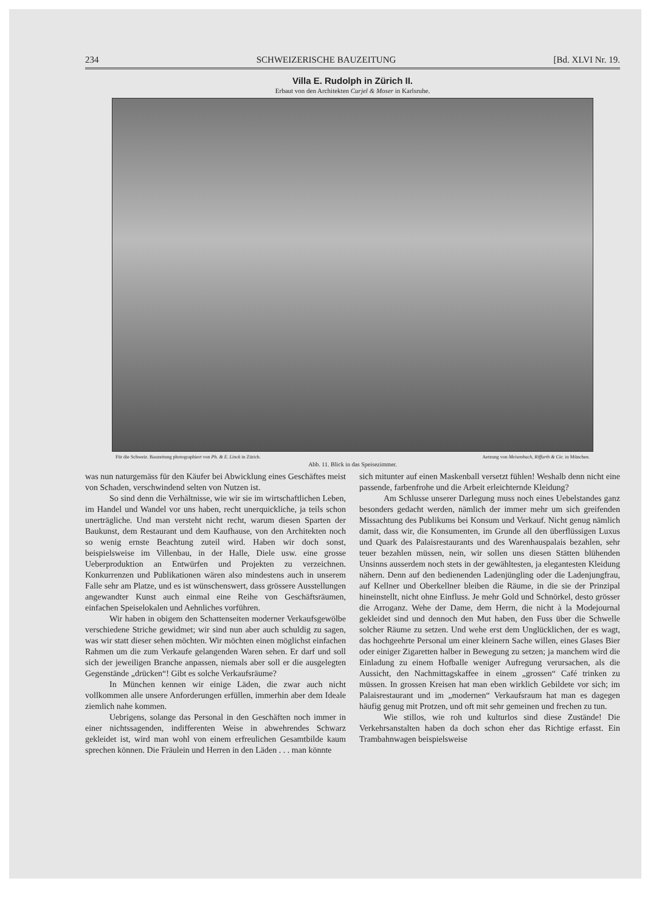234 SCHWEIZERISCHE BAUZEITUNG [Bd. XLVI Nr. 19.
Villa E. Rudolph in Zürich II.
Erbaut von den Architekten Curjel & Moser in Karlsruhe.
Für die Schweiz. Bauzeitung photographiert von Ph. & E. Linck in Zürich. Aetzung von Meisenbach, Riffarth & Cie. in München.
Abb. 11. Blick in das Speisezimmer.
was nun naturgemäss für den Käufer bei Abwicklung eines Geschäftes meist von Schaden, verschwindend selten von Nutzen ist.
So sind denn die Verhältnisse, wie wir sie im wirtschaftlichen Leben, im Handel und Wandel vor uns haben, recht unerquickliche, ja teils schon unerträgliche. Und man versteht nicht recht, warum diesen Sparten der Baukunst, dem Restaurant und dem Kaufhause, von den Architekten noch so wenig ernste Beachtung zuteil wird. Haben wir doch sonst, beispielsweise im Villenbau, in der Halle, Diele usw. eine grosse Ueberproduktion an Entwürfen und Projekten zu verzeichnen. Konkurrenzen und Publikationen wären also mindestens auch in unserem Falle sehr am Platze, und es ist wünschenswert, dass grössere Ausstellungen angewandter Kunst auch einmal eine Reihe von Geschäftsräumen, einfachen Speiselokalen und Aehnliches vorführen.
Wir haben in obigem den Schattenseiten moderner Verkaufsgewölbe verschiedene Striche gewidmet; wir sind nun aber auch schuldig zu sagen, was wir statt dieser sehen möchten. Wir möchten einen möglichst einfachen Rahmen um die zum Verkaufe gelangenden Waren sehen. Er darf und soll sich der jeweiligen Branche anpassen, niemals aber soll er die ausgelegten Gegenstände „drücken“! Gibt es solche Verkaufsräume?
In München kennen wir einige Läden, die zwar auch nicht vollkommen alle unsere Anforderungen erfüllen, immerhin aber dem Ideale ziemlich nahe kommen.
Uebrigens, solange das Personal in den Geschäften noch immer in einer nichtssagenden, indifferenten Weise in abwehrendes Schwarz gekleidet ist, wird man wohl von einem erfreulichen Gesamtbilde kaum sprechen können. Die Fräulein und Herren in den Läden . . . man könnte
sich mitunter auf einen Maskenball versetzt fühlen! Weshalb denn nicht eine passende, farbenfrohe und die Arbeit erleichternde Kleidung?
Am Schlusse unserer Darlegung muss noch eines Uebelstandes ganz besonders gedacht werden, nämlich der immer mehr um sich greifenden Missachtung des Publikums bei Konsum und Verkauf. Nicht genug nämlich damit, dass wir, die Konsumenten, im Grunde all den überflüssigen Luxus und Quark des Palaisrestaurants und des Warenhauspalais bezahlen, sehr teuer bezahlen müssen, nein, wir sollen uns diesen Stätten blühenden Unsinns ausserdem noch stets in der gewähltesten, ja elegantesten Kleidung nähern. Denn auf den bedienenden Ladenjüngling oder die Ladenjungfrau, auf Kellner und Oberkellner bleiben die Räume, in die sie der Prinzipal hineinstellt, nicht ohne Einfluss. Je mehr Gold und Schnörkel, desto grösser die Arroganz. Wehe der Dame, dem Herrn, die nicht à la Modejournal gekleidet sind und dennoch den Mut haben, den Fuss über die Schwelle solcher Räume zu setzen. Und wehe erst dem Unglücklichen, der es wagt, das hochgeehrte Personal um einer kleinern Sache willen, eines Glases Bier oder einiger Zigaretten halber in Bewegung zu setzen; ja manchem wird die Einladung zu einem Hofballe weniger Aufregung verursachen, als die Aussicht, den Nachmittagskaffee in einem „grossen“ Café trinken zu müssen. In grossen Kreisen hat man eben wirklich Gebildete vor sich; im Palaisrestaurant und im „modernen“ Verkaufsraum hat man es dagegen häufig genug mit Protzen, und oft mit sehr gemeinen und frechen zu tun.
Wie stillos, wie roh und kulturlos sind diese Zustände! Die Verkehrsanstalten haben da doch schon eher das Richtige erfasst. Ein Trambahnwagen beispielsweise